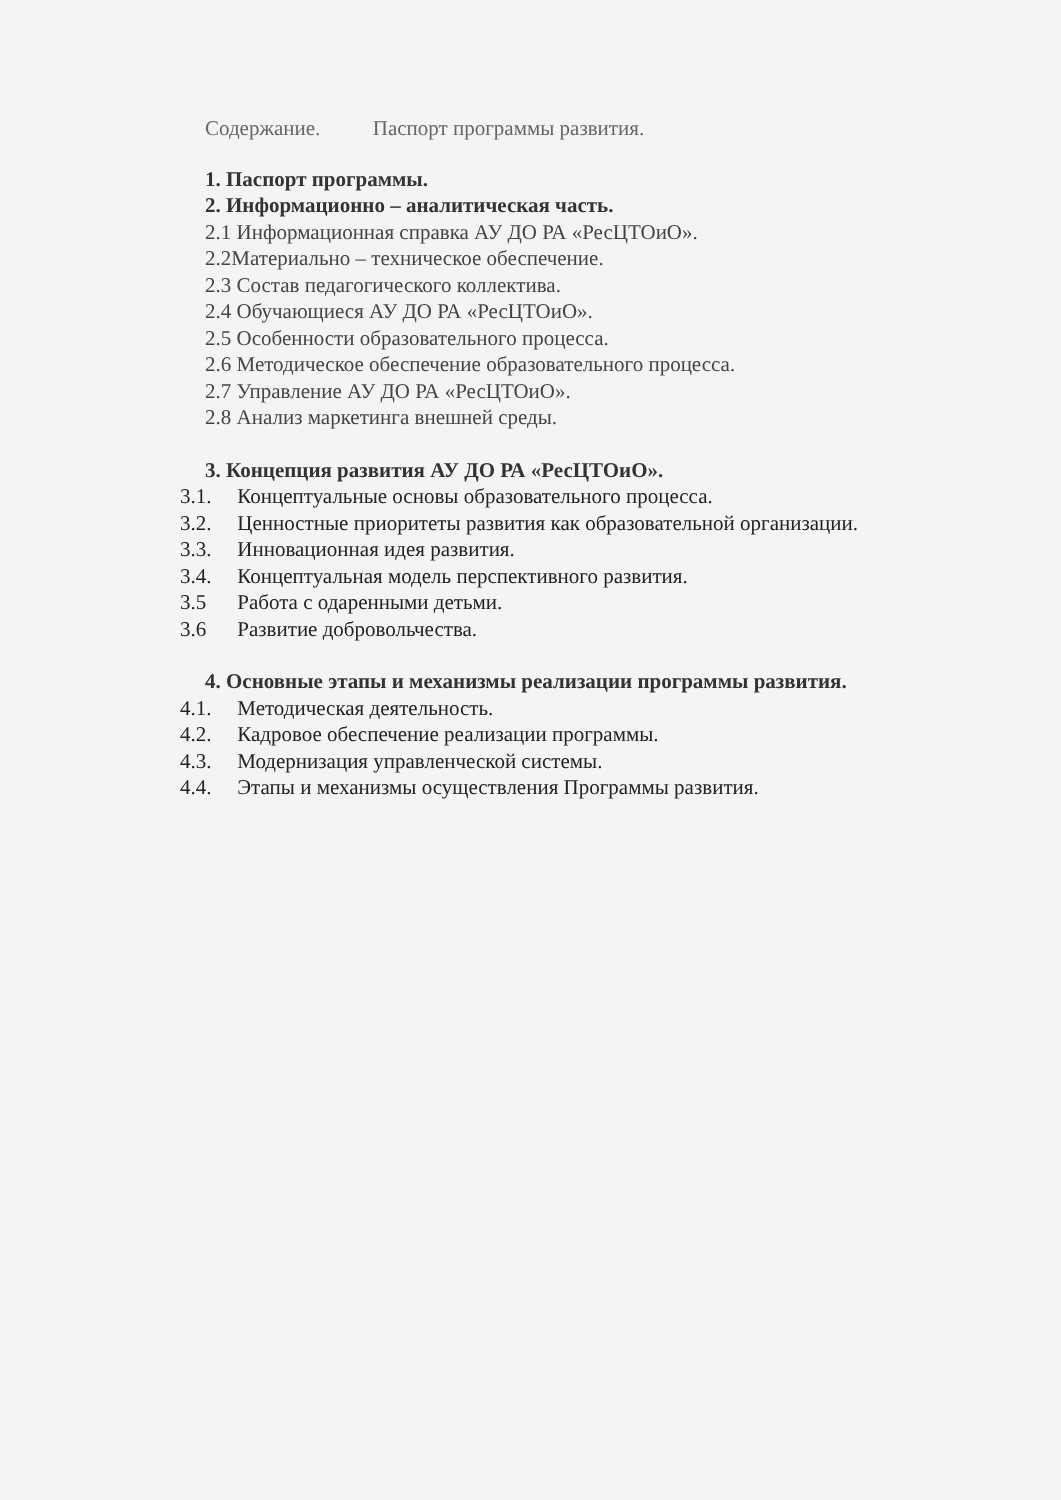Содержание. Паспорт программы развития.
1. Паспорт программы.
2. Информационно – аналитическая часть.
2.1 Информационная справка АУ ДО РА «РесЦТОиО».
2.2Материально – техническое обеспечение.
2.3 Состав педагогического коллектива.
2.4 Обучающиеся АУ ДО РА «РесЦТОиО».
2.5 Особенности образовательного процесса.
2.6 Методическое обеспечение образовательного процесса.
2.7 Управление АУ ДО РА «РесЦТОиО».
2.8 Анализ маркетинга внешней среды.
3. Концепция развития АУ ДО РА «РесЦТОиО».
3.1. Концептуальные основы образовательного процесса.
3.2. Ценностные приоритеты развития как образовательной организации.
3.3. Инновационная идея развития.
3.4. Концептуальная модель перспективного развития.
3.5 Работа с одаренными детьми.
3.6 Развитие добровольчества.
4. Основные этапы и механизмы реализации программы развития.
4.1. Методическая деятельность.
4.2. Кадровое обеспечение реализации программы.
4.3. Модернизация управленческой системы.
4.4. Этапы и механизмы осуществления Программы развития.